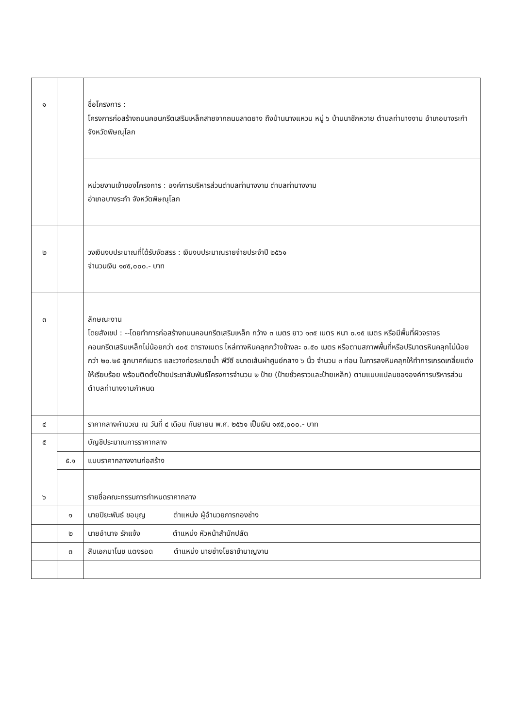| ๑ | | ชื่อโครงการ : โครงการก่อสร้างถนนคอนกรีตเสริมเหล็กสายจากถนนลาดยาง ถึงบ้านนางแหวน หมู่ ๖ บ้านนาชักหวาย ตำบลท่านางงาม อำเภอบางระกำ จังหวัดพิษณุโลก |
| | | หน่วยงานเจ้าของโครงการ : องค์การบริหารส่วนตำบลท่านางงาม ตำบลท่านางงาม อำเภอบางระกำ จังหวัดพิษณุโลก |
| ๒ | | วงเงินงบประมาณที่ได้รับจัดสรร : เงินงบประมาณรายจ่ายประจำปี ๒๕๖๑ จำนวนเงิน ๑๙๕,๐๐๐.- บาท |
| ๓ | | ลักษณะงาน โดยสังเขป : --โดยทำการก่อสร้างถนนคอนกรีตเสริมเหล็ก กว้าง ๓ เมตร ยาว ๑๓๕ เมตร หนา ๐.๑๕ เมตร หรือมีพื้นที่ผิวจราจรคอนกรีตเสริมเหล็กไม่น้อยกว่า ๔๐๕ ตารางเมตร ไหล่ทางหินคลุกกว้างข้างละ ๐.๕๐ เมตร หรือตามสภาพพื้นที่หรือปริมาตรหินคลุกไม่น้อยกว่า ๒๐.๒๕ ลูกบาศก์เมตร และวางท่อระบายน้ำ พีวีซี ขนาดเส้นผ่าศูนย์กลาง ๖ นิ้ว จำนวน ๓ ท่อน ในการลงหินคลุกให้ทำการเกรดเกลี่ยแต่งให้เรียบร้อย พร้อมติดตั้งป้ายประชาสัมพันธ์โครงการจำนวน ๒ ป้าย (ป้ายชั่วคราวและป้ายเหล็ก) ตามแบบแปลนขององค์การบริหารส่วนตำบลท่านางงามกำหนด |
| ๔ | | ราคากลางคำนวณ ณ วันที่ ๔ เดือน กันยายน พ.ศ. ๒๕๖๑ เป็นเงิน ๑๙๕,๐๐๐.- บาท |
| ๕ | | บัญชีประมาณการราคากลาง |
| | ๕.๑ | แบบราคากลางงานก่อสร้าง |
| ๖ | | รายชื่อคณะกรรมการกำหนดราคากลาง |
| | ๑ | นายปิยะพันธ์ ขอบุญ ตำแหน่ง ผู้อำนวยการกองช่าง |
| | ๒ | นายอำนาจ รักแจ้ง ตำแหน่ง หัวหน้าสำนักปลัด |
| | ๓ | สิบเอกมาโนช แตงรอด ตำแหน่ง นายช่างโยธาชำนาญงาน |